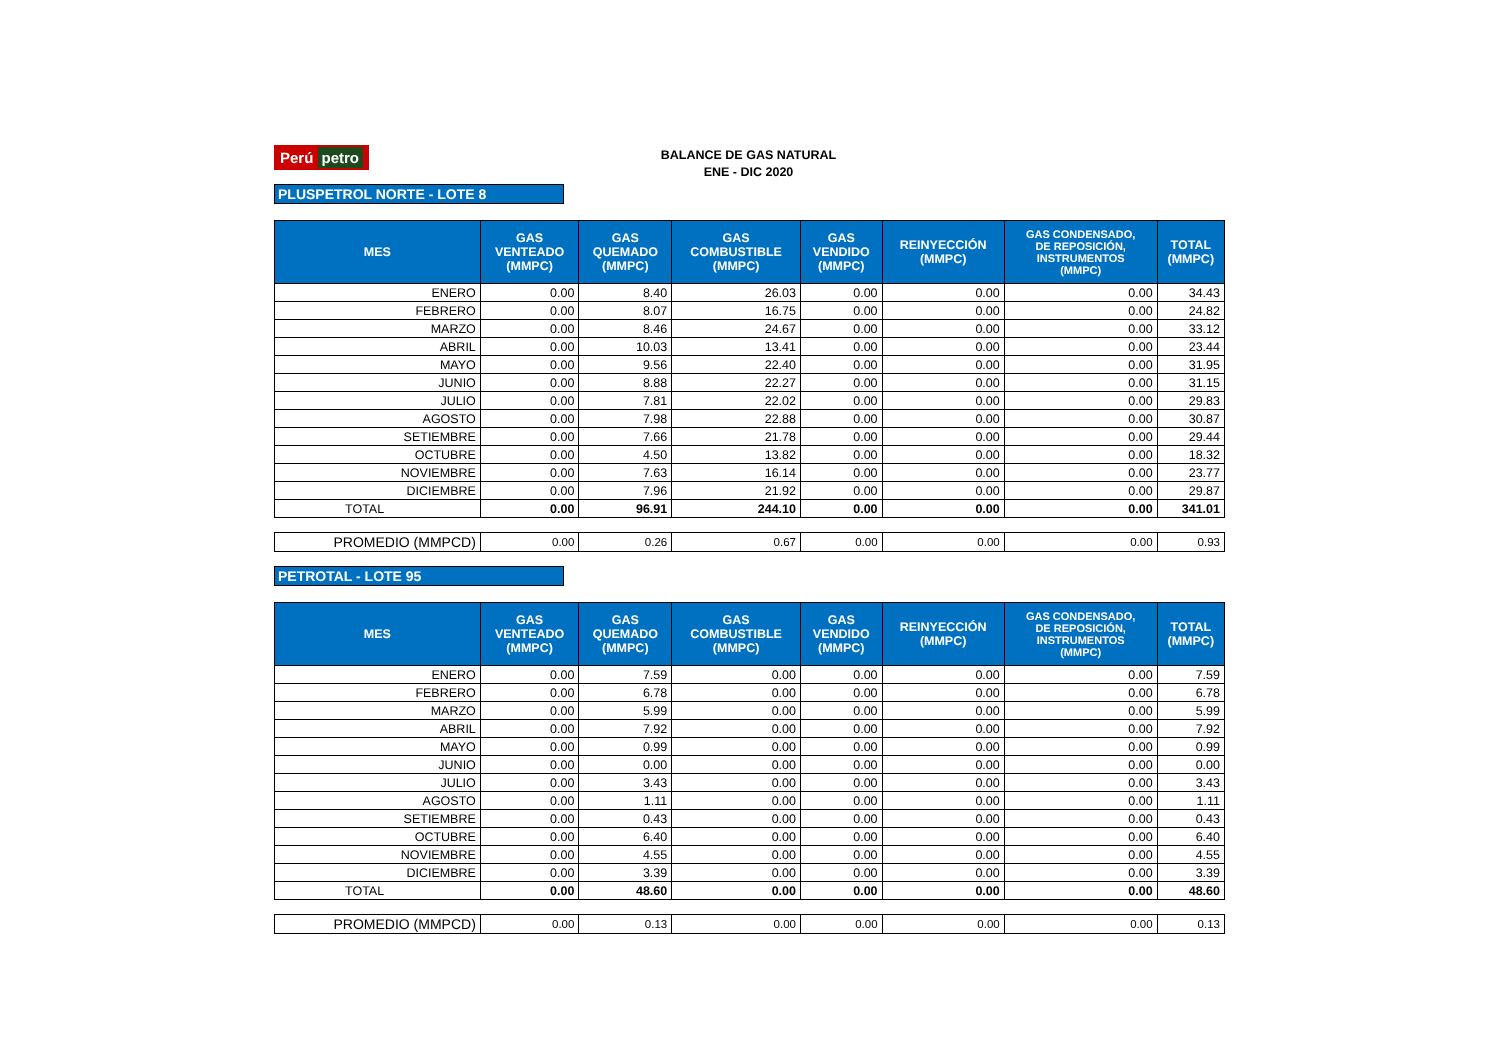Perú petro
BALANCE DE GAS NATURAL
ENE - DIC 2020
PLUSPETROL NORTE - LOTE 8
| MES | GAS VENTEADO (MMPC) | GAS QUEMADO (MMPC) | GAS COMBUSTIBLE (MMPC) | GAS VENDIDO (MMPC) | REINYECCIÓN (MMPC) | GAS CONDENSADO, DE REPOSICIÓN, INSTRUMENTOS (MMPC) | TOTAL (MMPC) |
| --- | --- | --- | --- | --- | --- | --- | --- |
| ENERO | 0.00 | 8.40 | 26.03 | 0.00 | 0.00 | 0.00 | 34.43 |
| FEBRERO | 0.00 | 8.07 | 16.75 | 0.00 | 0.00 | 0.00 | 24.82 |
| MARZO | 0.00 | 8.46 | 24.67 | 0.00 | 0.00 | 0.00 | 33.12 |
| ABRIL | 0.00 | 10.03 | 13.41 | 0.00 | 0.00 | 0.00 | 23.44 |
| MAYO | 0.00 | 9.56 | 22.40 | 0.00 | 0.00 | 0.00 | 31.95 |
| JUNIO | 0.00 | 8.88 | 22.27 | 0.00 | 0.00 | 0.00 | 31.15 |
| JULIO | 0.00 | 7.81 | 22.02 | 0.00 | 0.00 | 0.00 | 29.83 |
| AGOSTO | 0.00 | 7.98 | 22.88 | 0.00 | 0.00 | 0.00 | 30.87 |
| SETIEMBRE | 0.00 | 7.66 | 21.78 | 0.00 | 0.00 | 0.00 | 29.44 |
| OCTUBRE | 0.00 | 4.50 | 13.82 | 0.00 | 0.00 | 0.00 | 18.32 |
| NOVIEMBRE | 0.00 | 7.63 | 16.14 | 0.00 | 0.00 | 0.00 | 23.77 |
| DICIEMBRE | 0.00 | 7.96 | 21.92 | 0.00 | 0.00 | 0.00 | 29.87 |
| TOTAL | 0.00 | 96.91 | 244.10 | 0.00 | 0.00 | 0.00 | 341.01 |
| PROMEDIO (MMPCD) | 0.00 | 0.26 | 0.67 | 0.00 | 0.00 | 0.00 | 0.93 |
PETROTAL - LOTE 95
| MES | GAS VENTEADO (MMPC) | GAS QUEMADO (MMPC) | GAS COMBUSTIBLE (MMPC) | GAS VENDIDO (MMPC) | REINYECCIÓN (MMPC) | GAS CONDENSADO, DE REPOSICIÓN, INSTRUMENTOS (MMPC) | TOTAL (MMPC) |
| --- | --- | --- | --- | --- | --- | --- | --- |
| ENERO | 0.00 | 7.59 | 0.00 | 0.00 | 0.00 | 0.00 | 7.59 |
| FEBRERO | 0.00 | 6.78 | 0.00 | 0.00 | 0.00 | 0.00 | 6.78 |
| MARZO | 0.00 | 5.99 | 0.00 | 0.00 | 0.00 | 0.00 | 5.99 |
| ABRIL | 0.00 | 7.92 | 0.00 | 0.00 | 0.00 | 0.00 | 7.92 |
| MAYO | 0.00 | 0.99 | 0.00 | 0.00 | 0.00 | 0.00 | 0.99 |
| JUNIO | 0.00 | 0.00 | 0.00 | 0.00 | 0.00 | 0.00 | 0.00 |
| JULIO | 0.00 | 3.43 | 0.00 | 0.00 | 0.00 | 0.00 | 3.43 |
| AGOSTO | 0.00 | 1.11 | 0.00 | 0.00 | 0.00 | 0.00 | 1.11 |
| SETIEMBRE | 0.00 | 0.43 | 0.00 | 0.00 | 0.00 | 0.00 | 0.43 |
| OCTUBRE | 0.00 | 6.40 | 0.00 | 0.00 | 0.00 | 0.00 | 6.40 |
| NOVIEMBRE | 0.00 | 4.55 | 0.00 | 0.00 | 0.00 | 0.00 | 4.55 |
| DICIEMBRE | 0.00 | 3.39 | 0.00 | 0.00 | 0.00 | 0.00 | 3.39 |
| TOTAL | 0.00 | 48.60 | 0.00 | 0.00 | 0.00 | 0.00 | 48.60 |
| PROMEDIO (MMPCD) | 0.00 | 0.13 | 0.00 | 0.00 | 0.00 | 0.00 | 0.13 |